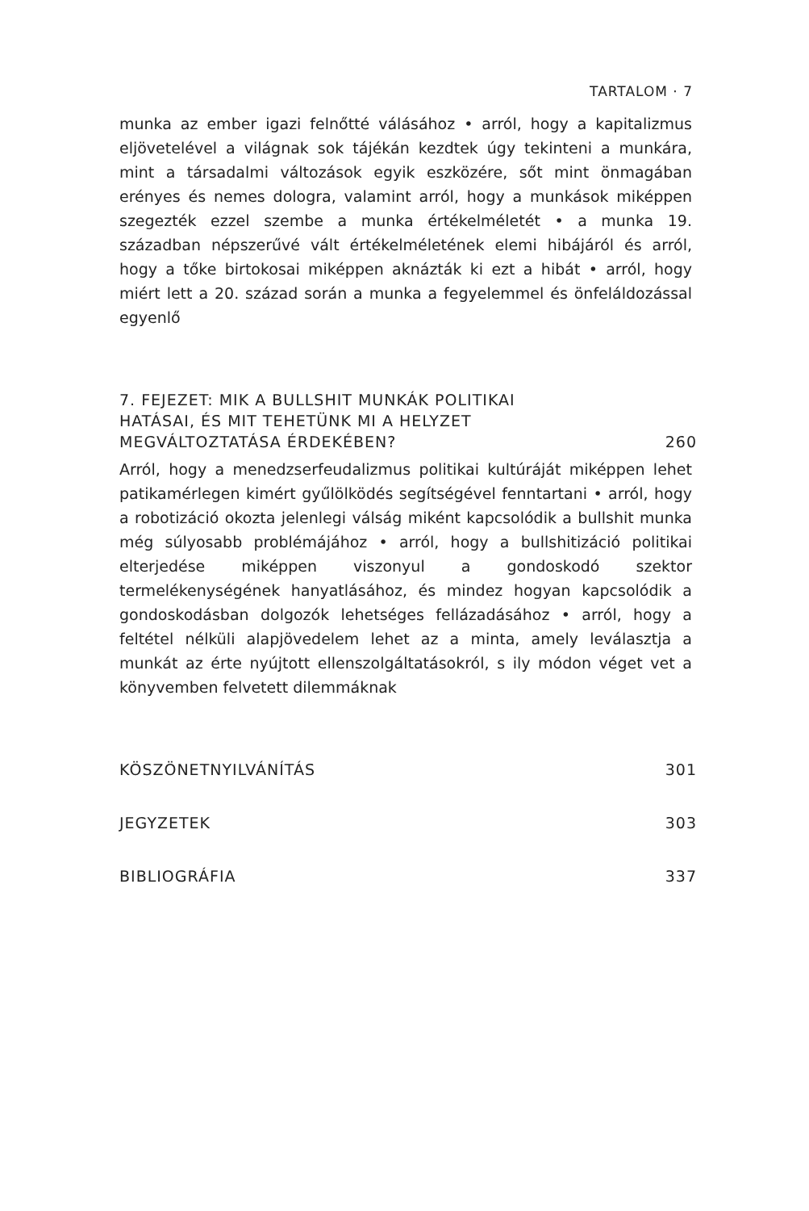TARTALOM · 7
munka az ember igazi felnőtté válásához • arról, hogy a kapitalizmus eljövetelével a világnak sok tájékán kezdtek úgy tekinteni a munkára, mint a társadalmi változások egyik eszközére, sőt mint önmagában erényes és nemes dologra, valamint arról, hogy a munkások miképpen szegezték ezzel szembe a munka értékelméletét • a munka 19. században népszerűvé vált értékelméletének elemi hibájáról és arról, hogy a tőke birtokosai miképpen aknázták ki ezt a hibát • arról, hogy miért lett a 20. század során a munka a fegyelemmel és önfeláldozással egyenlő
7. FEJEZET: MIK A BULLSHIT MUNKÁK POLITIKAI
HATÁSAI, ÉS MIT TEHETÜNK MI A HELYZET
MEGVÁLTOZTATÁSA ÉRDEKÉBEN? 260
Arról, hogy a menedzserfeudalizmus politikai kultúráját miképpen lehet patikamérlegen kimért gyűlölködés segítségével fenntartani • arról, hogy a robotizáció okozta jelenlegi válság miként kapcsolódik a bullshit munka még súlyosabb problémájához • arról, hogy a bullshitizáció politikai elterjedése miképpen viszonyul a gondoskodó szektor termelékenységének hanyatlásához, és mindez hogyan kapcsolódik a gondoskodásban dolgozók lehetséges fellázadásához • arról, hogy a feltétel nélküli alapjövedelem lehet az a minta, amely leválasztja a munkát az érte nyújtott ellenszolgáltatásokról, s ily módon véget vet a könyvemben felvetett dilemmáknak
KÖSZÖNETNYILVÁNÍTÁS 301
JEGYZETEK 303
BIBLIOGRÁFIA 337